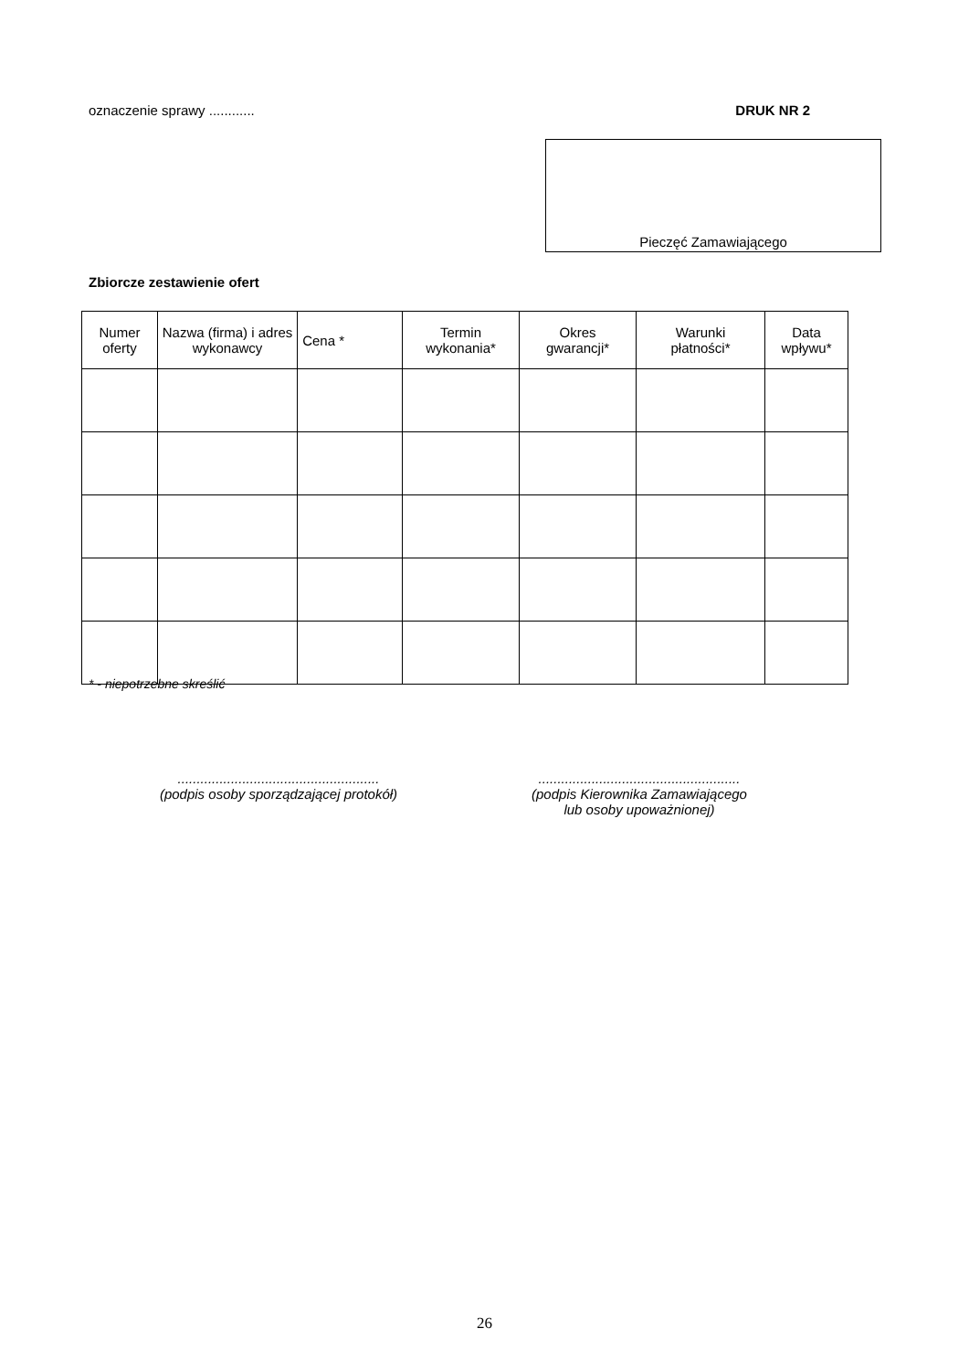oznaczenie sprawy ............ DRUK NR 2
Pieczęć Zamawiającego
Zbiorcze zestawienie ofert
| Numer oferty | Nazwa (firma) i adres wykonawcy | Cena * | Termin wykonania* | Okres gwarancji* | Warunki płatności* | Data wpływu* |
| --- | --- | --- | --- | --- | --- | --- |
* - niepotrzebne skreślić
.....................................................
(podpis osoby sporządzającej protokół)
.....................................................
(podpis Kierownika Zamawiającego
lub osoby upoważnionej)
26